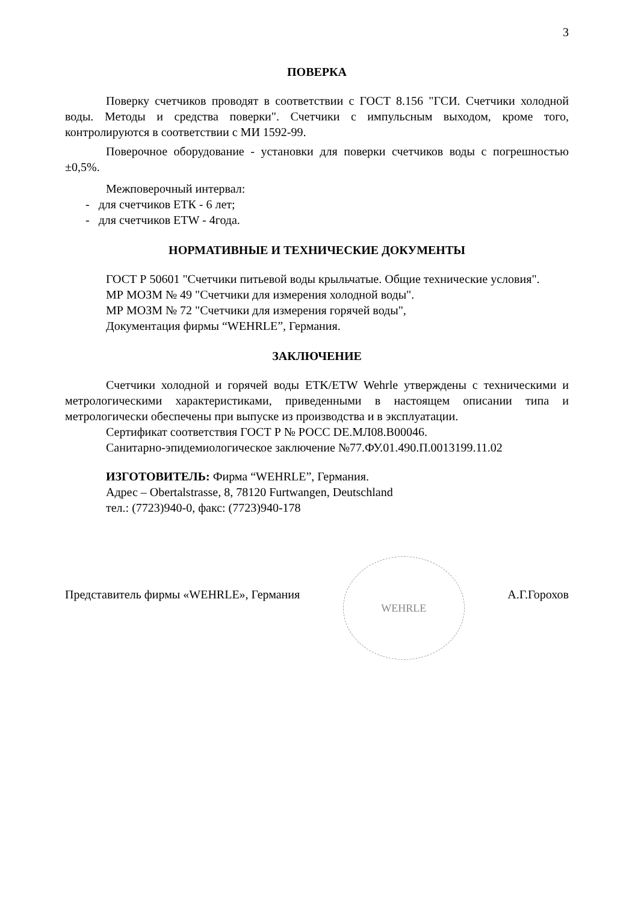3
ПОВЕРКА
Поверку счетчиков проводят в соответствии с ГОСТ 8.156 "ГСИ. Счетчики холодной воды. Методы и средства поверки". Счетчики с импульсным выходом, кроме того, контролируются в соответствии с МИ 1592-99.
Поверочное оборудование - установки для поверки счетчиков воды с погрешностью ±0,5%.
Межповерочный интервал:
- для счетчиков ЕТК - 6 лет;
- для счетчиков ETW - 4года.
НОРМАТИВНЫЕ И ТЕХНИЧЕСКИЕ ДОКУМЕНТЫ
ГОСТ Р 50601 "Счетчики питьевой воды крыльчатые. Общие технические условия".
МР МОЗМ № 49 "Счетчики для измерения холодной воды".
МР МОЗМ № 72 "Счетчики для измерения горячей воды",
Документация фирмы “WEHRLE”, Германия.
ЗАКЛЮЧЕНИЕ
Счетчики холодной и горячей воды ETK/ETW Wehrle утверждены с техническими и метрологическими характеристиками, приведенными в настоящем описании типа и метрологически обеспечены при выпуске из производства и в эксплуатации.
Сертификат соответствия ГОСТ Р № РОСС DE.МЛ08.В00046.
Санитарно-эпидемиологическое заключение №77.ФУ.01.490.П.0013199.11.02
ИЗГОТОВИТЕЛЬ: Фирма “WEHRLE”, Германия.
Адрес – Obertalstrasse, 8, 78120 Furtwangen, Deutschland
тел.: (7723)940-0, факс: (7723)940-178
Представитель фирмы «WEHRLE», Германия
WEHRLE
А.Г.Горохов